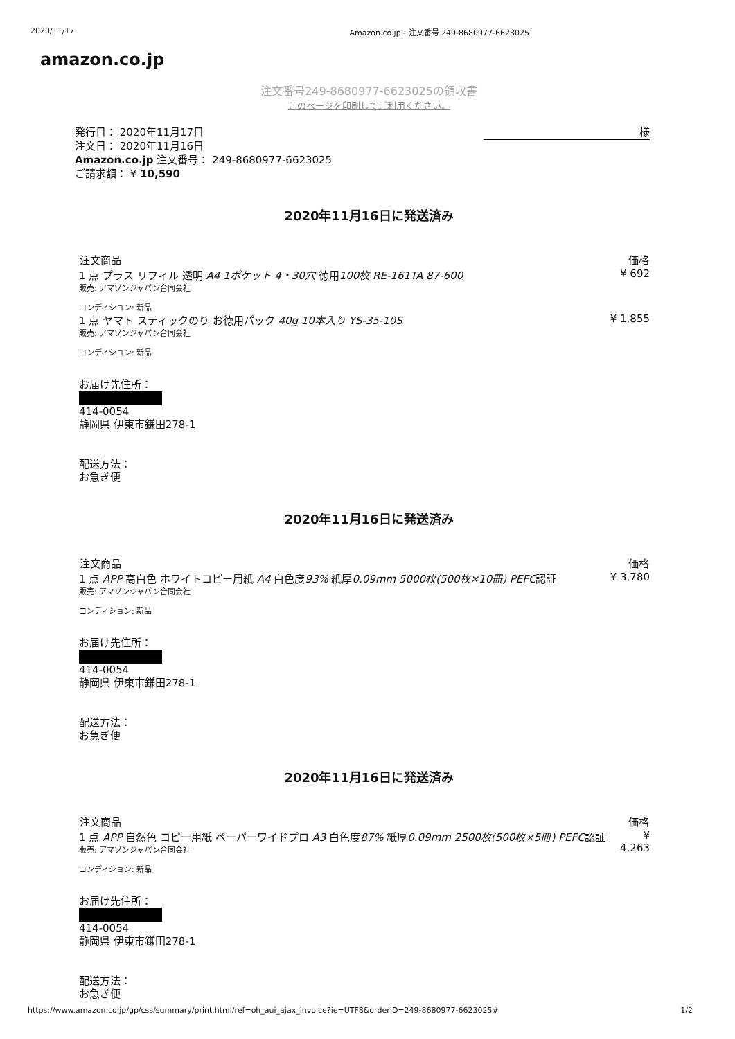2020/11/17 Amazon.co.jp - 注文番号 249-8680977-6623025
amazon.co.jp
注文番号249-8680977-6623025の領収書
このページを印刷してご利用ください。
発行日： 2020年11月17日
注文日： 2020年11月16日
Amazon.co.jp 注文番号： 249-8680977-6623025
ご請求額： ¥ 10,590
様
2020年11月16日に発送済み
| 注文商品 | 価格 |
| --- | --- |
| 1 点 プラス リフィル 透明 A4 1ポケット 4・30穴 徳用 100枚 RE-161TA 87-600 販売: アマゾンジャパン合同会社 コンディション: 新品 | ¥ 692 |
| 1 点 ヤマト スティックのり お徳用パック 40g 10本入り YS-35-10S 販売: アマゾンジャパン合同会社 コンディション: 新品 | ¥ 1,855 |
お届け先住所：
414-0054
静岡県 伊東市鎌田278-1
配送方法：
お急ぎ便
2020年11月16日に発送済み
| 注文商品 | 価格 |
| --- | --- |
| 1 点 APP 高白色 ホワイトコピー用紙 A4 白色度 93% 紙厚 0.09mm 5000枚(500枚×10冊) PEFC 認証 販売: アマゾンジャパン合同会社 コンディション: 新品 | ¥ 3,780 |
お届け先住所：
414-0054
静岡県 伊東市鎌田278-1
配送方法：
お急ぎ便
2020年11月16日に発送済み
| 注文商品 | 価格 |
| --- | --- |
| 1 点 APP 自然色 コピー用紙 ペーパーワイドプロ A3 白色度 87% 紙厚 0.09mm 2500枚(500枚×5冊) PEFC 認証 販売: アマゾンジャパン合同会社 コンディション: 新品 | ¥ 4,263 |
お届け先住所：
414-0054
静岡県 伊東市鎌田278-1
配送方法：
お急ぎ便
https://www.amazon.co.jp/gp/css/summary/print.html/ref=oh_aui_ajax_invoice?ie=UTF8&orderID=249-8680977-6623025# 1/2